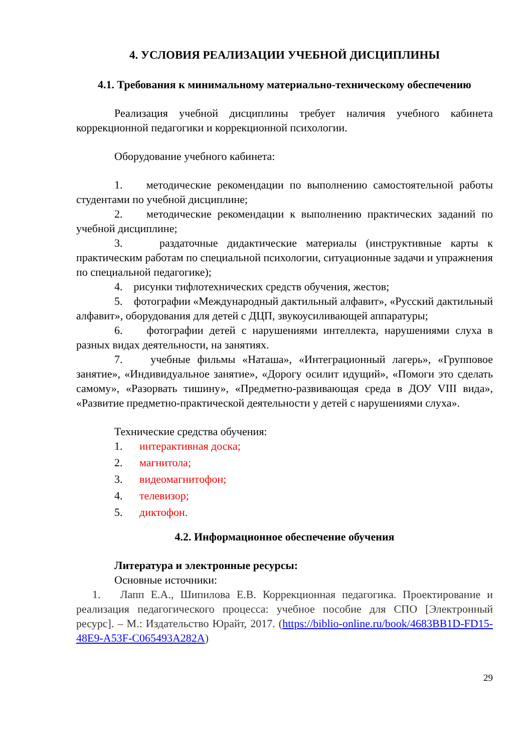4. УСЛОВИЯ РЕАЛИЗАЦИИ УЧЕБНОЙ ДИСЦИПЛИНЫ
4.1. Требования к минимальному материально-техническому обеспечению
Реализация учебной дисциплины требует наличия учебного кабинета коррекционной педагогики и коррекционной психологии.
Оборудование учебного кабинета:
1. методические рекомендации по выполнению самостоятельной работы студентами по учебной дисциплине;
2. методические рекомендации к выполнению практических заданий по учебной дисциплине;
3. раздаточные дидактические материалы (инструктивные карты к практическим работам по специальной психологии, ситуационные задачи и упражнения по специальной педагогике);
4. рисунки тифлотехнических средств обучения, жестов;
5. фотографии «Международный дактильный алфавит», «Русский дактильный алфавит», оборудования для детей с ДЦП, звукоусиливающей аппаратуры;
6. фотографии детей с нарушениями интеллекта, нарушениями слуха в разных видах деятельности, на занятиях.
7. учебные фильмы «Наташа», «Интеграционный лагерь», «Групповое занятие», «Индивидуальное занятие», «Дорогу осилит идущий», «Помоги это сделать самому», «Разорвать тишину», «Предметно-развивающая среда в ДОУ VIII вида», «Развитие предметно-практической деятельности у детей с нарушениями слуха».
Технические средства обучения:
1. интерактивная доска;
2. магнитола;
3. видеомагнитофон;
4. телевизор;
5. диктофон.
4.2. Информационное обеспечение обучения
Литература и электронные ресурсы:
Основные источники:
1. Лапп Е.А., Шипилова Е.В. Коррекционная педагогика. Проектирование и реализация педагогического процесса: учебное пособие для СПО [Электронный ресурс]. – М.: Издательство Юрайт, 2017. (https://biblio-online.ru/book/4683BB1D-FD15-48E9-A53F-C065493A282A)
29